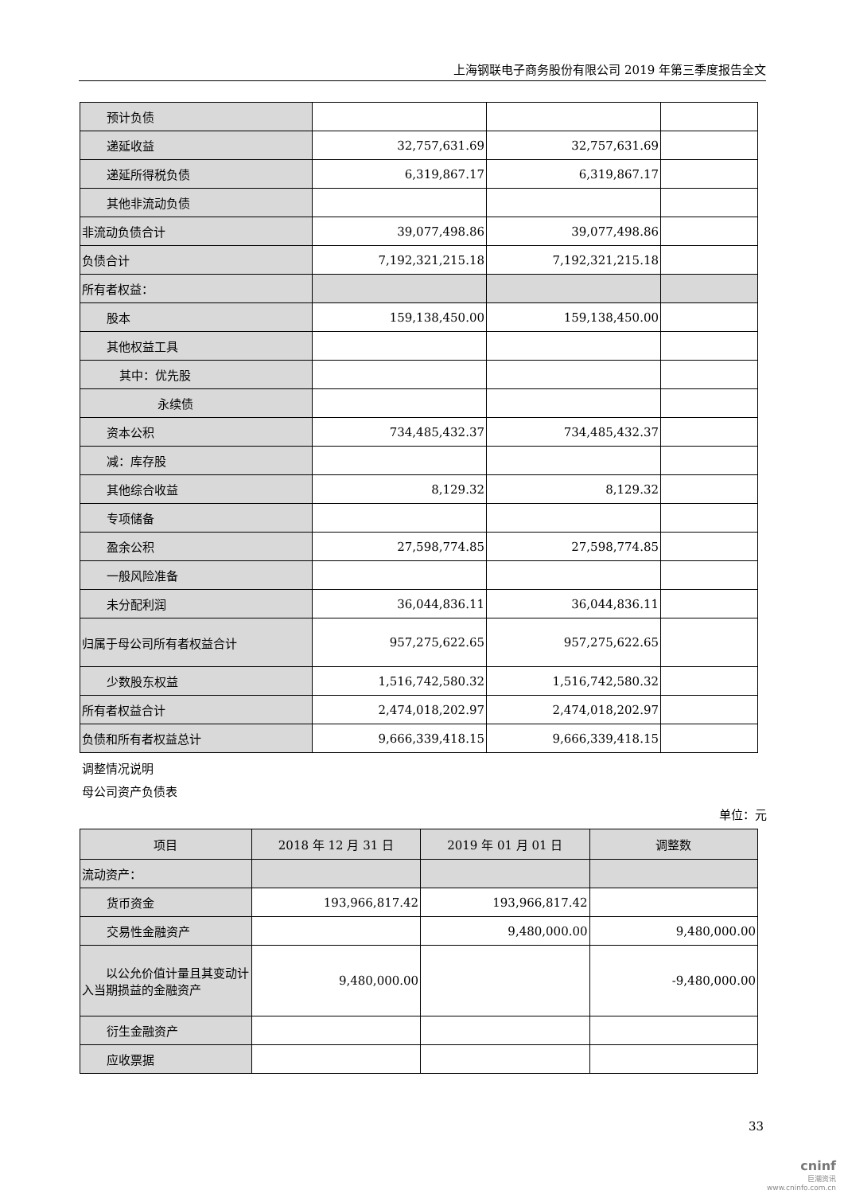上海钢联电子商务股份有限公司 2019 年第三季度报告全文
| 预计负债 | | | |
| 递延收益 | 32,757,631.69 | 32,757,631.69 | |
| 递延所得税负债 | 6,319,867.17 | 6,319,867.17 | |
| 其他非流动负债 | | | |
| 非流动负债合计 | 39,077,498.86 | 39,077,498.86 | |
| 负债合计 | 7,192,321,215.18 | 7,192,321,215.18 | |
| 所有者权益： | | | |
| 股本 | 159,138,450.00 | 159,138,450.00 | |
| 其他权益工具 | | | |
| 其中：优先股 | | | |
| 永续债 | | | |
| 资本公积 | 734,485,432.37 | 734,485,432.37 | |
| 减：库存股 | | | |
| 其他综合收益 | 8,129.32 | 8,129.32 | |
| 专项储备 | | | |
| 盈余公积 | 27,598,774.85 | 27,598,774.85 | |
| 一般风险准备 | | | |
| 未分配利润 | 36,044,836.11 | 36,044,836.11 | |
| 归属于母公司所有者权益合计 | 957,275,622.65 | 957,275,622.65 | |
| 少数股东权益 | 1,516,742,580.32 | 1,516,742,580.32 | |
| 所有者权益合计 | 2,474,018,202.97 | 2,474,018,202.97 | |
| 负债和所有者权益总计 | 9,666,339,418.15 | 9,666,339,418.15 | |
调整情况说明
母公司资产负债表
单位：元
| 项目 | 2018 年 12 月 31 日 | 2019 年 01 月 01 日 | 调整数 |
| --- | --- | --- | --- |
| 流动资产： | | | |
| 货币资金 | 193,966,817.42 | 193,966,817.42 | |
| 交易性金融资产 | | 9,480,000.00 | 9,480,000.00 |
| 以公允价值计量且其变动计入当期损益的金融资产 | 9,480,000.00 | | -9,480,000.00 |
| 衍生金融资产 | | | |
| 应收票据 | | | |
33
cninf
巨潮资讯
www.cninfo.com.cn